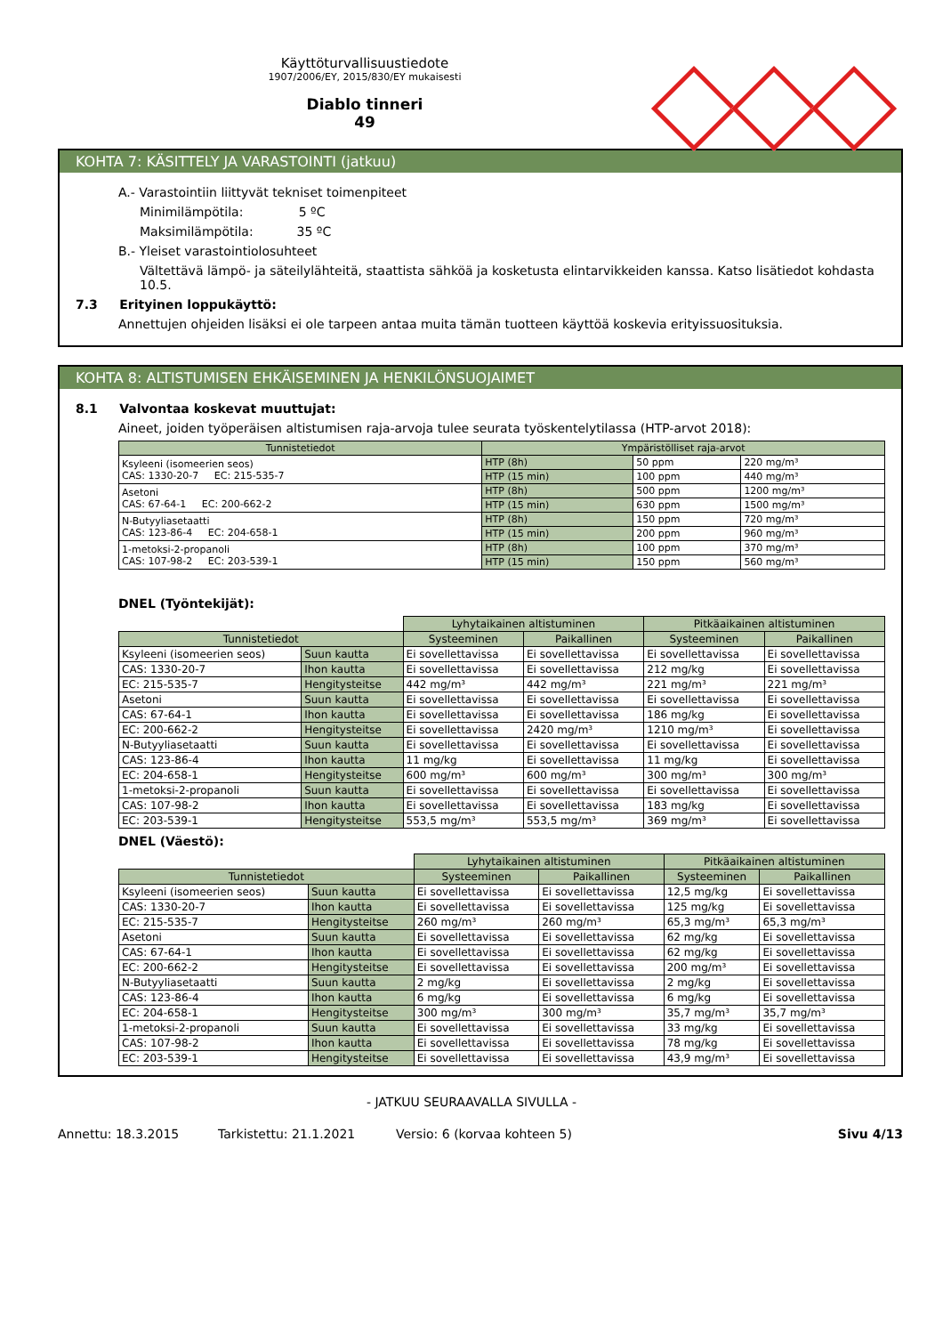Käyttöturvallisuustiedote
1907/2006/EY, 2015/830/EY mukaisesti
Diablo tinneri
49
KOHTA 7: KÄSITTELY JA VARASTOINTI (jatkuu)
A.- Varastointiin liittyvät tekniset toimenpiteet
Minimilämpötila: 5 ºC
Maksimilämpötila: 35 ºC
B.- Yleiset varastointiolosuhteet
Vältettävä lämpö- ja säteilylähteitä, staattista sähköä ja kosketusta elintarvikkeiden kanssa. Katso lisätiedot kohdasta 10.5.
7.3 Erityinen loppukäyttö:
Annettujen ohjeiden lisäksi ei ole tarpeen antaa muita tämän tuotteen käyttöä koskevia erityissuosituksia.
KOHTA 8: ALTISTUMISEN EHKÄISEMINEN JA HENKILÖNSUOJAIMET
8.1 Valvontaa koskevat muuttujat:
Aineet, joiden työperäisen altistumisen raja-arvoja tulee seurata työskentelytilassa (HTP-arvot 2018):
| Tunnistetiedot | Ympäristölliset raja-arvot | | |
| --- | --- | --- | --- |
| Ksyleeni (isomeerien seos) CAS: 1330-20-7 EC: 215-535-7 | HTP (8h) | 50 ppm | 220 mg/m³ |
| | HTP (15 min) | 100 ppm | 440 mg/m³ |
| Asetoni CAS: 67-64-1 EC: 200-662-2 | HTP (8h) | 500 ppm | 1200 mg/m³ |
| | HTP (15 min) | 630 ppm | 1500 mg/m³ |
| N-Butyyliasetaatti CAS: 123-86-4 EC: 204-658-1 | HTP (8h) | 150 ppm | 720 mg/m³ |
| | HTP (15 min) | 200 ppm | 960 mg/m³ |
| 1-metoksi-2-propanoli CAS: 107-98-2 EC: 203-539-1 | HTP (8h) | 100 ppm | 370 mg/m³ |
| | HTP (15 min) | 150 ppm | 560 mg/m³ |
DNEL (Työntekijät):
| | | Lyhytaikainen altistuminen | | Pitkäaikainen altistuminen | |
| Tunnistetiedot | | Systeeminen | Paikallinen | Systeeminen | Paikallinen |
| Ksyleeni (isomeerien seos) | Suun kautta | Ei sovellettavissa | Ei sovellettavissa | Ei sovellettavissa | Ei sovellettavissa |
| CAS: 1330-20-7 | Ihon kautta | Ei sovellettavissa | Ei sovellettavissa | 212 mg/kg | Ei sovellettavissa |
| EC: 215-535-7 | Hengitysteitse | 442 mg/m³ | 442 mg/m³ | 221 mg/m³ | 221 mg/m³ |
| Asetoni | Suun kautta | Ei sovellettavissa | Ei sovellettavissa | Ei sovellettavissa | Ei sovellettavissa |
| CAS: 67-64-1 | Ihon kautta | Ei sovellettavissa | Ei sovellettavissa | 186 mg/kg | Ei sovellettavissa |
| EC: 200-662-2 | Hengitysteitse | Ei sovellettavissa | 2420 mg/m³ | 1210 mg/m³ | Ei sovellettavissa |
| N-Butyyliasetaatti | Suun kautta | Ei sovellettavissa | Ei sovellettavissa | Ei sovellettavissa | Ei sovellettavissa |
| CAS: 123-86-4 | Ihon kautta | 11 mg/kg | Ei sovellettavissa | 11 mg/kg | Ei sovellettavissa |
| EC: 204-658-1 | Hengitysteitse | 600 mg/m³ | 600 mg/m³ | 300 mg/m³ | 300 mg/m³ |
| 1-metoksi-2-propanoli | Suun kautta | Ei sovellettavissa | Ei sovellettavissa | Ei sovellettavissa | Ei sovellettavissa |
| CAS: 107-98-2 | Ihon kautta | Ei sovellettavissa | Ei sovellettavissa | 183 mg/kg | Ei sovellettavissa |
| EC: 203-539-1 | Hengitysteitse | 553,5 mg/m³ | 553,5 mg/m³ | 369 mg/m³ | Ei sovellettavissa |
DNEL (Väestö):
| | | Lyhytaikainen altistuminen | | Pitkäaikainen altistuminen | |
| Tunnistetiedot | | Systeeminen | Paikallinen | Systeeminen | Paikallinen |
| Ksyleeni (isomeerien seos) | Suun kautta | Ei sovellettavissa | Ei sovellettavissa | 12,5 mg/kg | Ei sovellettavissa |
| CAS: 1330-20-7 | Ihon kautta | Ei sovellettavissa | Ei sovellettavissa | 125 mg/kg | Ei sovellettavissa |
| EC: 215-535-7 | Hengitysteitse | 260 mg/m³ | 260 mg/m³ | 65,3 mg/m³ | 65,3 mg/m³ |
| Asetoni | Suun kautta | Ei sovellettavissa | Ei sovellettavissa | 62 mg/kg | Ei sovellettavissa |
| CAS: 67-64-1 | Ihon kautta | Ei sovellettavissa | Ei sovellettavissa | 62 mg/kg | Ei sovellettavissa |
| EC: 200-662-2 | Hengitysteitse | Ei sovellettavissa | Ei sovellettavissa | 200 mg/m³ | Ei sovellettavissa |
| N-Butyyliasetaatti | Suun kautta | 2 mg/kg | Ei sovellettavissa | 2 mg/kg | Ei sovellettavissa |
| CAS: 123-86-4 | Ihon kautta | 6 mg/kg | Ei sovellettavissa | 6 mg/kg | Ei sovellettavissa |
| EC: 204-658-1 | Hengitysteitse | 300 mg/m³ | 300 mg/m³ | 35,7 mg/m³ | 35,7 mg/m³ |
| 1-metoksi-2-propanoli | Suun kautta | Ei sovellettavissa | Ei sovellettavissa | 33 mg/kg | Ei sovellettavissa |
| CAS: 107-98-2 | Ihon kautta | Ei sovellettavissa | Ei sovellettavissa | 78 mg/kg | Ei sovellettavissa |
| EC: 203-539-1 | Hengitysteitse | Ei sovellettavissa | Ei sovellettavissa | 43,9 mg/m³ | Ei sovellettavissa |
- JATKUU SEURAAVALLA SIVULLA -
Annettu: 18.3.2015 Tarkistettu: 21.1.2021 Versio: 6 (korvaa kohteen 5) Sivu 4/13